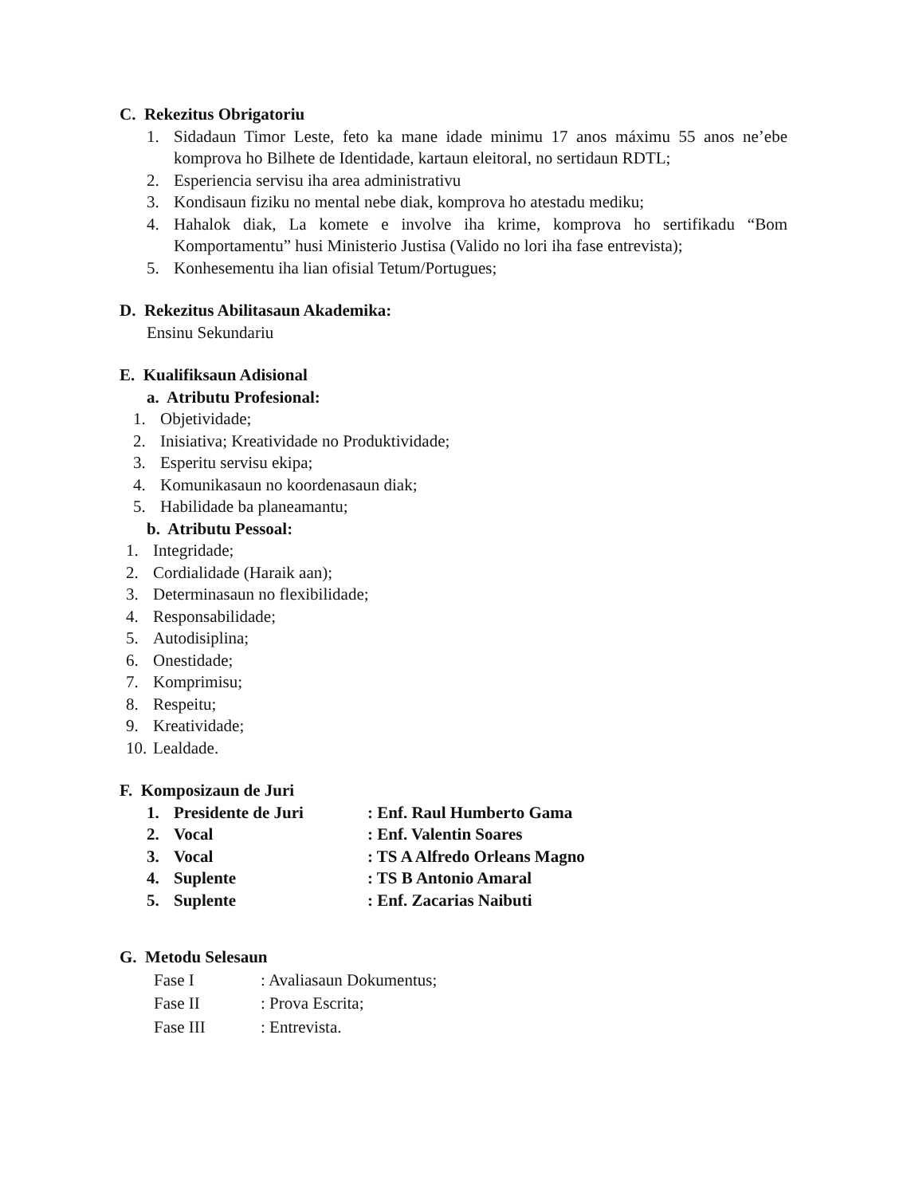C. Rekezitus Obrigatoriu
1. Sidadaun Timor Leste, feto ka mane idade minimu 17 anos máximu 55 anos ne’ebe komprova ho Bilhete de Identidade, kartaun eleitoral, no sertidaun RDTL;
2. Esperiencia servisu iha area administrativu
3. Kondisaun fiziku no mental nebe diak, komprova ho atestadu mediku;
4. Hahalok diak, La komete e involve iha krime, komprova ho sertifikadu “Bom Komportamentu” husi Ministerio Justisa (Valido no lori iha fase entrevista);
5. Konhesementu iha lian ofisial Tetum/Portugues;
D. Rekezitus Abilitasaun Akademika:
Ensinu Sekundariu
E. Kualifiksaun Adisional
a. Atributu Profesional:
1. Objetividade;
2. Inisiativa; Kreatividade no Produktividade;
3. Esperitu servisu ekipa;
4. Komunikasaun no koordenasaun diak;
5. Habilidade ba planeamantu;
b. Atributu Pessoal:
1. Integridade;
2. Cordialidade (Haraik aan);
3. Determinasaun no flexibilidade;
4. Responsabilidade;
5. Autodisiplina;
6. Onestidade;
7. Komprimisu;
8. Respeitu;
9. Kreatividade;
10. Lealdade.
F. Komposizaun de Juri
| 1. | Presidente de Juri | : Enf. Raul Humberto Gama |
| 2. | Vocal | : Enf. Valentin Soares |
| 3. | Vocal | : TS A Alfredo Orleans Magno |
| 4. | Suplente | : TS B Antonio Amaral |
| 5. | Suplente | : Enf. Zacarias Naibuti |
G. Metodu Selesaun
| Fase I | : Avaliasaun Dokumentus; |
| Fase II | : Prova Escrita; |
| Fase III | : Entrevista. |